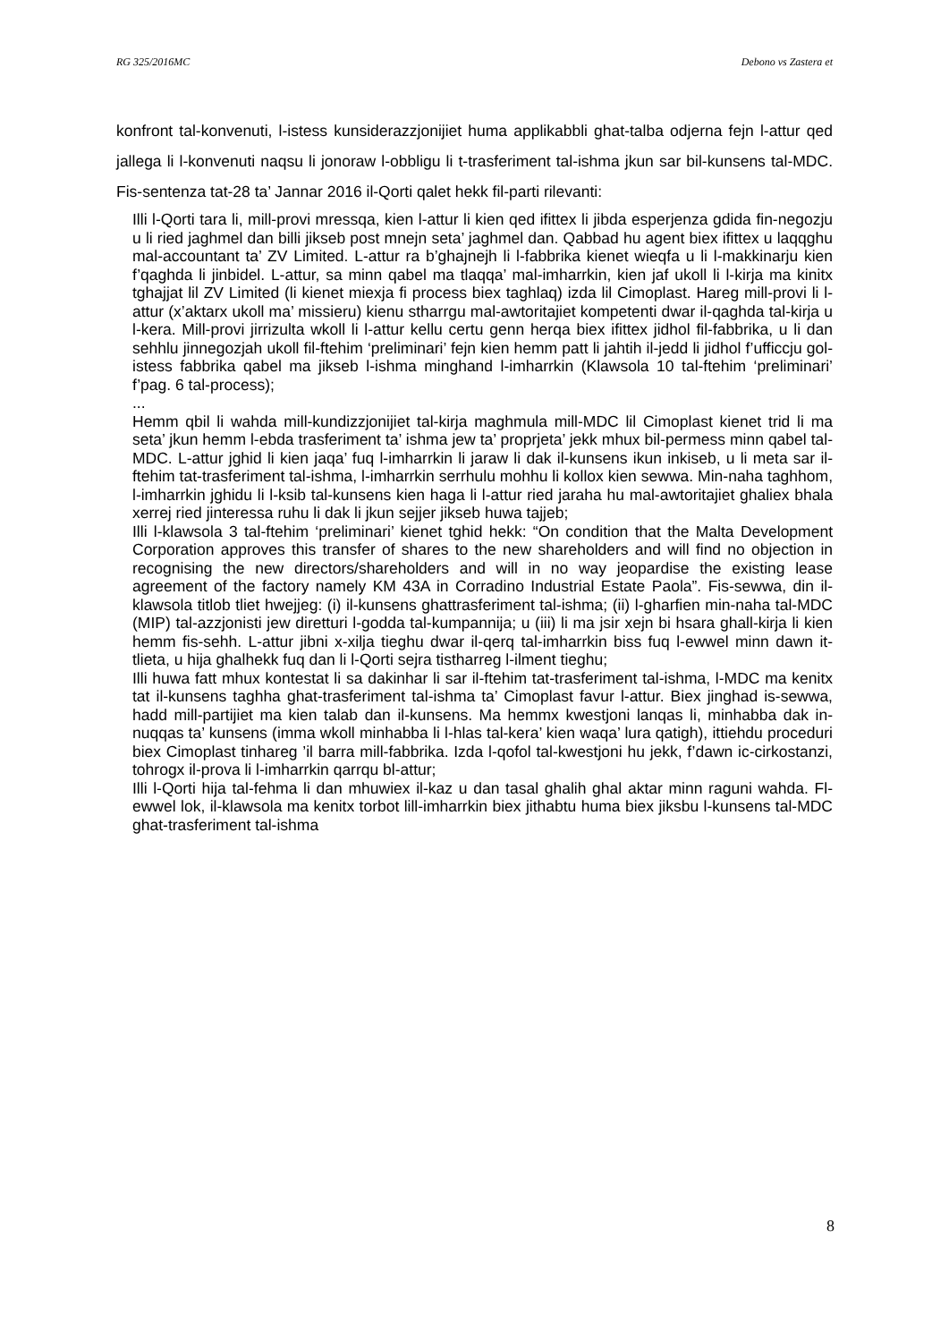RG 325/2016MC Debono vs Zastera et
konfront tal-konvenuti, l-istess kunsiderazzjonijiet huma applikabbli ghat-talba odjerna fejn l-attur qed jallega li l-konvenuti naqsu li jonoraw l-obbligu li t-trasferiment tal-ishma jkun sar bil-kunsens tal-MDC. Fis-sentenza tat-28 ta’ Jannar 2016 il-Qorti qalet hekk fil-parti rilevanti:
Illi l-Qorti tara li, mill-provi mressqa, kien l-attur li kien qed ifittex li jibda esperjenza gdida fin-negozju u li ried jaghmel dan billi jikseb post mnejn seta’ jaghmel dan. Qabbad hu agent biex ifittex u laqqghu mal-accountant ta’ ZV Limited. L-attur ra b’ghajnejh li l-fabbrika kienet wieqfa u li l-makkinarju kien f’qaghda li jinbidel. L-attur, sa minn qabel ma tlaqqa’ mal-imharrkin, kien jaf ukoll li l-kirja ma kinitx tghajjat lil ZV Limited (li kienet miexja fi process biex taghlaq) izda lil Cimoplast. Hareg mill-provi li l-attur (x’aktarx ukoll ma’ missieru) kienu stharrgu mal-awtoritajiet kompetenti dwar il-qaghda tal-kirja u l-kera. Mill-provi jirrizulta wkoll li l-attur kellu certu genn herqa biex ifittex jidhol fil-fabbrika, u li dan sehhlu jinnegozjah ukoll fil-ftehim ‘preliminari’ fejn kien hemm patt li jahtih il-jedd li jidhol f’ufficcju gol-istess fabbrika qabel ma jikseb l-ishma minghand l-imharrkin (Klawsola 10 tal-ftehim ‘preliminari’ f’pag. 6 tal-process);
...
Hemm qbil li wahda mill-kundizzjonijiet tal-kirja maghmula mill-MDC lil Cimoplast kienet trid li ma seta’ jkun hemm l-ebda trasferiment ta’ ishma jew ta’ proprjeta’ jekk mhux bil-permess minn qabel tal-MDC. L-attur jghid li kien jaqa’ fuq l-imharrkin li jaraw li dak il-kunsens ikun inkiseb, u li meta sar il-ftehim tat-trasferiment tal-ishma, l-imharrkin serrhulu mohhu li kollox kien sewwa. Min-naha taghhom, l-imharrkin jghidu li l-ksib tal-kunsens kien haga li l-attur ried jaraha hu mal-awtoritajiet ghaliex bhala xerrej ried jinteressa ruhu li dak li jkun sejjer jikseb huwa tajjeb;
Illi l-klawsola 3 tal-ftehim ‘preliminari’ kienet tghid hekk: “On condition that the Malta Development Corporation approves this transfer of shares to the new shareholders and will find no objection in recognising the new directors/shareholders and will in no way jeopardise the existing lease agreement of the factory namely KM 43A in Corradino Industrial Estate Paola”. Fis-sewwa, din il-klawsola titlob tliet hwejjeg: (i) il-kunsens ghattrasferiment tal-ishma; (ii) l-gharfien min-naha tal-MDC (MIP) tal-azzjonisti jew diretturi l-godda tal-kumpannija; u (iii) li ma jsir xejn bi hsara ghall-kirja li kien hemm fis-sehh. L-attur jibni x-xilja tieghu dwar il-qerq tal-imharrkin biss fuq l-ewwel minn dawn it-tlieta, u hija ghalhekk fuq dan li l-Qorti sejra tistharreg l-ilment tieghu;
Illi huwa fatt mhux kontestat li sa dakinhar li sar il-ftehim tat-trasferiment tal-ishma, l-MDC ma kenitx tat il-kunsens taghha ghat-trasferiment tal-ishma ta’ Cimoplast favur l-attur. Biex jinghad is-sewwa, hadd mill-partijiet ma kien talab dan il-kunsens. Ma hemmx kwestjoni lanqas li, minhabba dak in-nuqqas ta’ kunsens (imma wkoll minhabba li l-hlas tal-kera’ kien waqa’ lura qatigh), ittiehdu proceduri biex Cimoplast tinhareg ’il barra mill-fabbrika. Izda l-qofol tal-kwestjoni hu jekk, f’dawn ic-cirkostanzi, tohrogx il-prova li l-imharrkin qarrqu bl-attur;
Illi l-Qorti hija tal-fehma li dan mhuwiex il-kaz u dan tasal ghalih ghal aktar minn raguni wahda. Fl-ewwel lok, il-klawsola ma kenitx torbot lill-imharrkin biex jithabtu huma biex jiksbu l-kunsens tal-MDC ghat-trasferiment tal-ishma
8